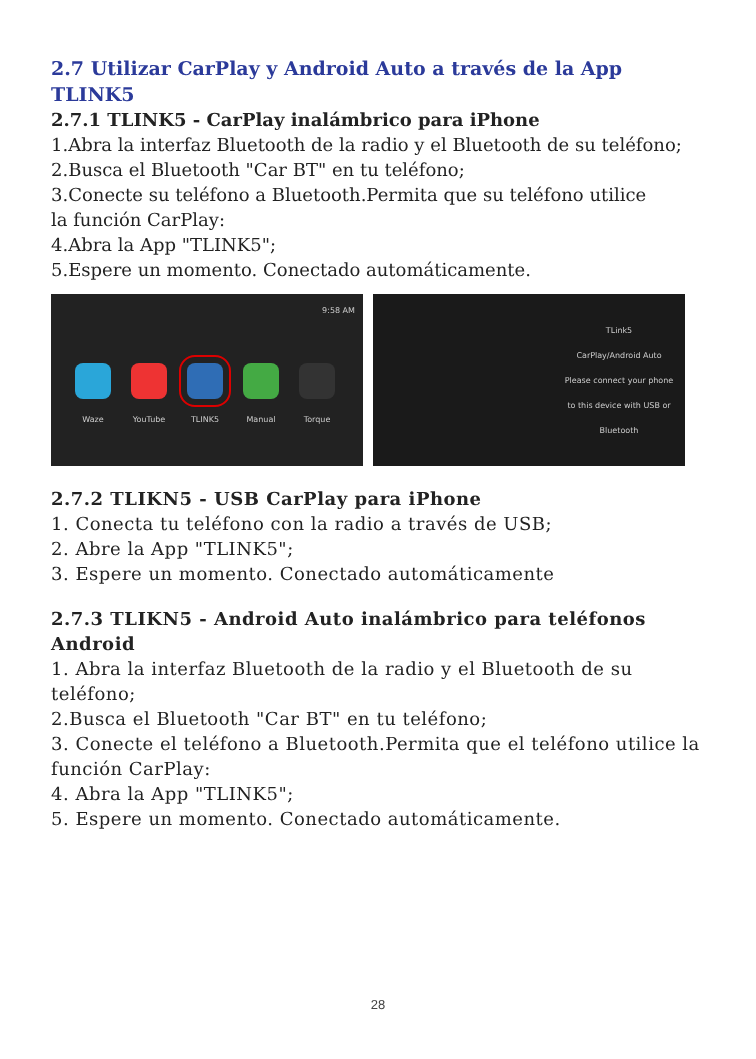2.7 Utilizar CarPlay y Android Auto a través de la App TLINK5
2.7.1 TLINK5 - CarPlay inalámbrico para iPhone
1.Abra la interfaz Bluetooth de la radio y el Bluetooth de su teléfono;
2.Busca el Bluetooth "Car BT" en tu teléfono;
3.Conecte su teléfono a Bluetooth.Permita que su teléfono utilice
la función CarPlay:
4.Abra la App "TLINK5";
5.Espere un momento. Conectado automáticamente.
9:58 AM
Waze YouTube TLINK5 Manual Torque
TLink5
CarPlay/Android Auto
Please connect your phone to this device with USB or Bluetooth
2.7.2 TLIKN5 - USB CarPlay para iPhone
1. Conecta tu teléfono con la radio a través de USB;
2. Abre la App "TLINK5";
3. Espere un momento. Conectado automáticamente
2.7.3 TLIKN5 - Android Auto inalámbrico para teléfonos Android
1. Abra la interfaz Bluetooth de la radio y el Bluetooth de su teléfono;
2.Busca el Bluetooth "Car BT" en tu teléfono;
3. Conecte el teléfono a Bluetooth.Permita que el teléfono utilice la función CarPlay:
4. Abra la App "TLINK5";
5. Espere un momento. Conectado automáticamente.
28